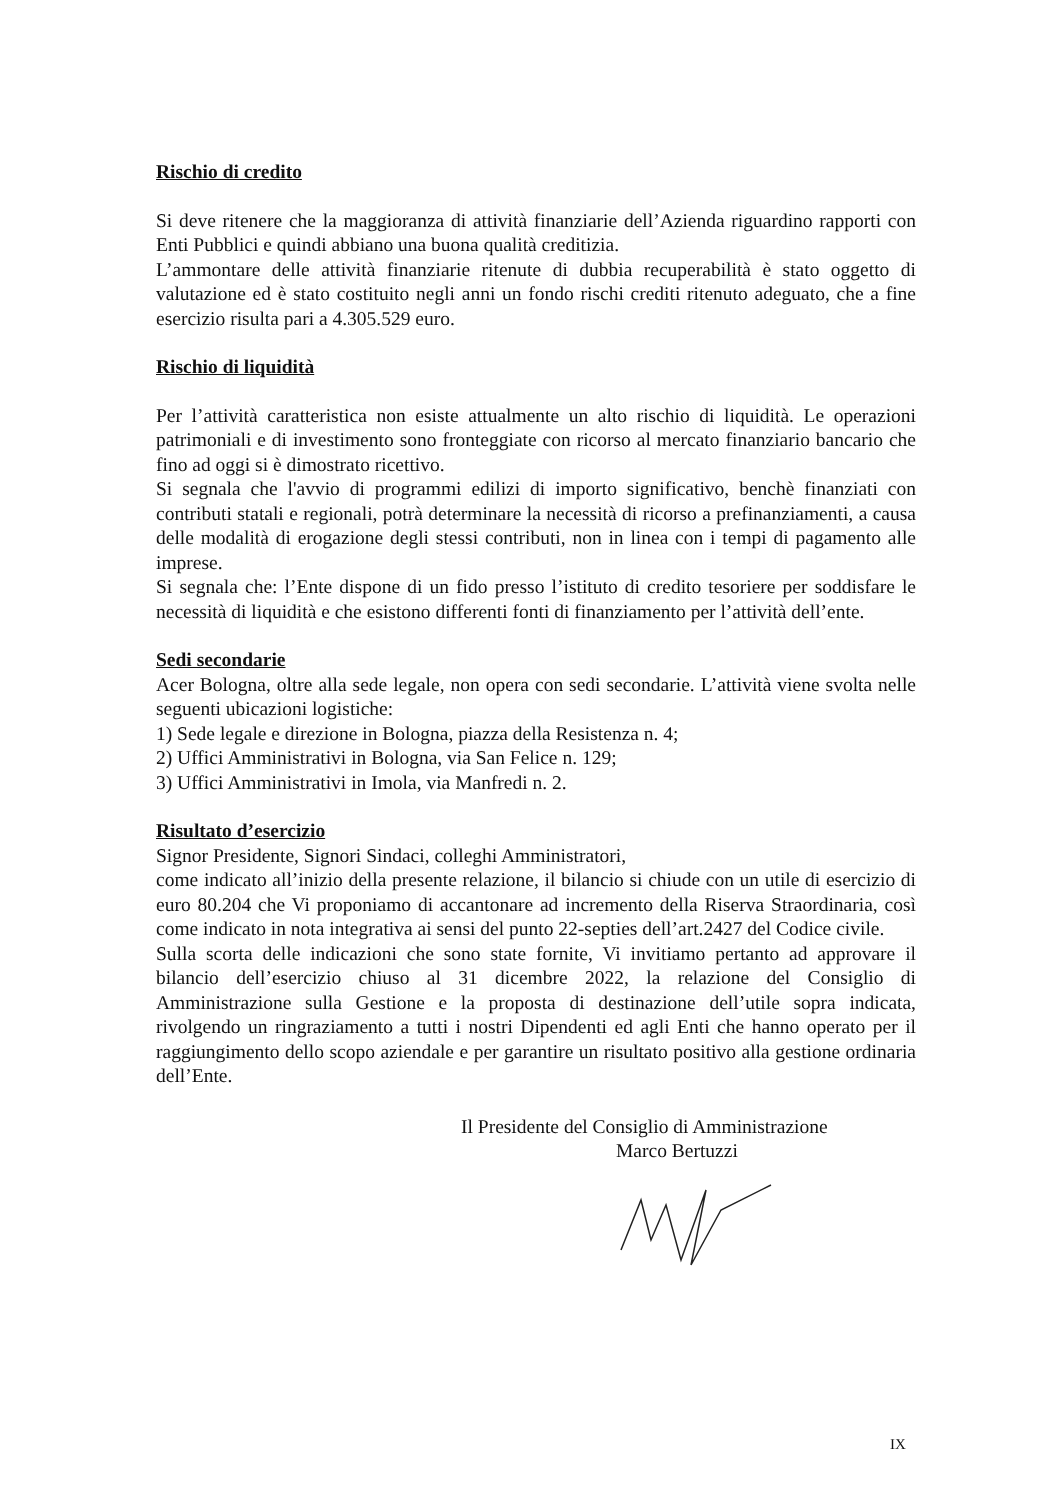Rischio di credito
Si deve ritenere che la maggioranza di attività finanziarie dell’Azienda riguardino rapporti con Enti Pubblici e quindi abbiano una buona qualità creditizia.
L’ammontare delle attività finanziarie ritenute di dubbia recuperabilità è stato oggetto di valutazione ed è stato costituito negli anni un fondo rischi crediti ritenuto adeguato, che a fine esercizio risulta pari a 4.305.529 euro.
Rischio di liquidità
Per l’attività caratteristica non esiste attualmente un alto rischio di liquidità. Le operazioni patrimoniali e di investimento sono fronteggiate con ricorso al mercato finanziario bancario che fino ad oggi si è dimostrato ricettivo.
Si segnala che l'avvio di programmi edilizi di importo significativo, benchè finanziati con contributi statali e regionali, potrà determinare la necessità di ricorso a prefinanziamenti, a causa delle modalità di erogazione degli stessi contributi, non in linea con i tempi di pagamento alle imprese.
Si segnala che: l’Ente dispone di un fido presso l’istituto di credito tesoriere per soddisfare le necessità di liquidità e che esistono differenti fonti di finanziamento per l’attività dell’ente.
Sedi secondarie
Acer Bologna, oltre alla sede legale, non opera con sedi secondarie. L’attività viene svolta nelle seguenti ubicazioni logistiche:
1) Sede legale e direzione in Bologna, piazza della Resistenza n. 4;
2) Uffici Amministrativi in Bologna, via San Felice n. 129;
3) Uffici Amministrativi in Imola, via Manfredi n. 2.
Risultato d’esercizio
Signor Presidente, Signori Sindaci, colleghi Amministratori,
come indicato all’inizio della presente relazione, il bilancio si chiude con un utile di esercizio di euro 80.204 che Vi proponiamo di accantonare ad incremento della Riserva Straordinaria, così come indicato in nota integrativa ai sensi del punto 22-septies dell’art.2427 del Codice civile.
Sulla scorta delle indicazioni che sono state fornite, Vi invitiamo pertanto ad approvare il bilancio dell’esercizio chiuso al 31 dicembre 2022, la relazione del Consiglio di Amministrazione sulla Gestione e la proposta di destinazione dell’utile sopra indicata, rivolgendo un ringraziamento a tutti i nostri Dipendenti ed agli Enti che hanno operato per il raggiungimento dello scopo aziendale e per garantire un risultato positivo alla gestione ordinaria dell’Ente.
Il Presidente del Consiglio di Amministrazione
Marco Bertuzzi
IX